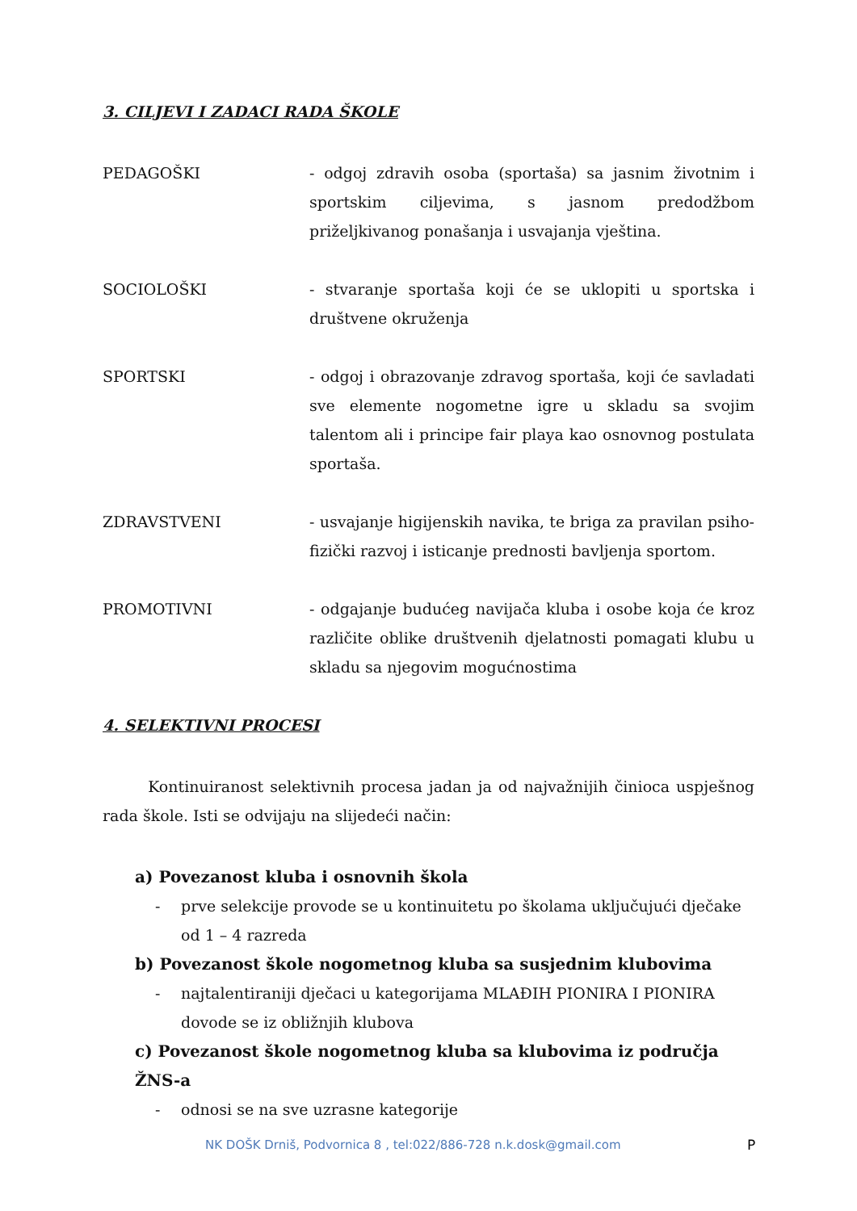3. CILJEVI I ZADACI RADA ŠKOLE
PEDAGOŠKI - odgoj zdravih osoba (sportaša) sa jasnim životnim i sportskim ciljevima, s jasnom predodžbom priželjkivanog ponašanja i usvajanja vještina.
SOCIOLOŠKI - stvaranje sportaša koji će se uklopiti u sportska i društvene okruženja
SPORTSKI - odgoj i obrazovanje zdravog sportaša, koji će savladati sve elemente nogometne igre u skladu sa svojim talentom ali i principe fair playa kao osnovnog postulata sportaša.
ZDRAVSTVENI - usvajanje higijenskih navika, te briga za pravilan psiho-fizički razvoj i isticanje prednosti bavljenja sportom.
PROMOTIVNI - odgajanje budućeg navijača kluba i osobe koja će kroz različite oblike društvenih djelatnosti pomagati klubu u skladu sa njegovim mogućnostima
4. SELEKTIVNI PROCESI
Kontinuiranost selektivnih procesa jadan ja od najvažnijih činioca uspješnog rada škole. Isti se odvijaju na slijedeći način:
a) Povezanost kluba i osnovnih škola
- prve selekcije provode se u kontinuitetu po školama uključujući dječake od 1 – 4 razreda
b) Povezanost škole nogometnog kluba sa susjednim klubovima
- najtalentiraniji dječaci u kategorijama MLAĐIH PIONIRA I PIONIRA dovode se iz obližnjih klubova
c) Povezanost škole nogometnog kluba sa klubovima iz područja ŽNS-a
- odnosi se na sve uzrasne kategorije
NK DOŠK Drniš, Podvornica 8 , tel:022/886-728 n.k.dosk@gmail.com P